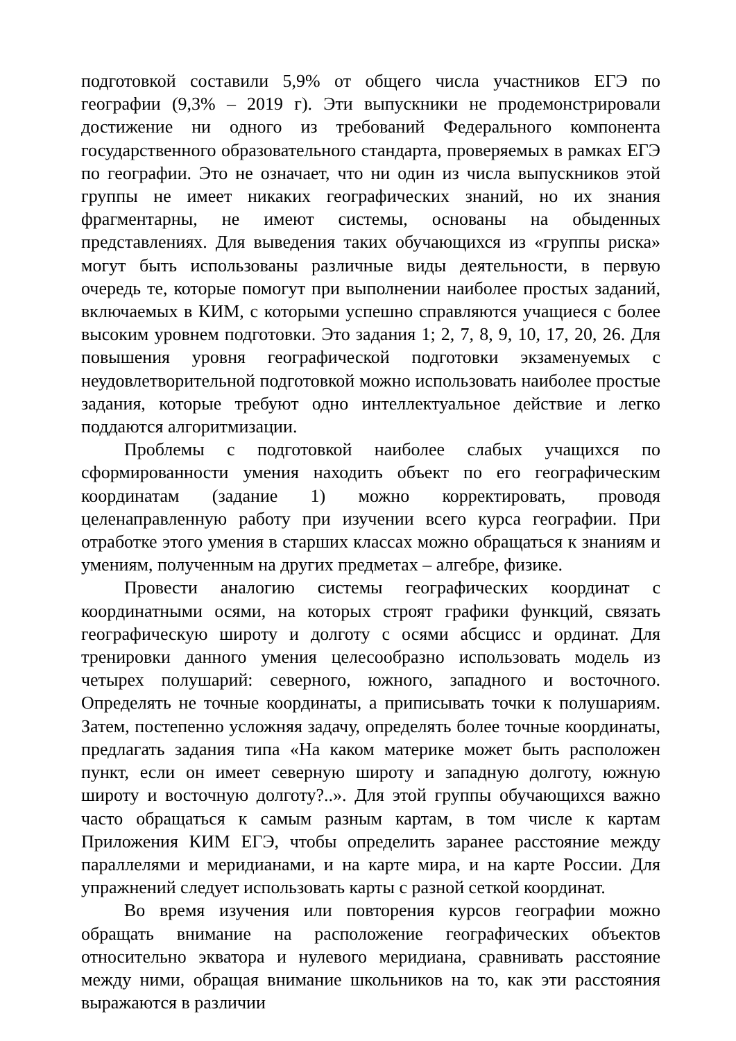подготовкой составили 5,9% от общего числа участников ЕГЭ по географии (9,3% – 2019 г). Эти выпускники не продемонстрировали достижение ни одного из требований Федерального компонента государственного образовательного стандарта, проверяемых в рамках ЕГЭ по географии. Это не означает, что ни один из числа выпускников этой группы не имеет никаких географических знаний, но их знания фрагментарны, не имеют системы, основаны на обыденных представлениях. Для выведения таких обучающихся из «группы риска» могут быть использованы различные виды деятельности, в первую очередь те, которые помогут при выполнении наиболее простых заданий, включаемых в КИМ, с которыми успешно справляются учащиеся с более высоким уровнем подготовки. Это задания 1; 2, 7, 8, 9, 10, 17, 20, 26. Для повышения уровня географической подготовки экзаменуемых с неудовлетворительной подготовкой можно использовать наиболее простые задания, которые требуют одно интеллектуальное действие и легко поддаются алгоритмизации.
Проблемы с подготовкой наиболее слабых учащихся по сформированности умения находить объект по его географическим координатам (задание 1) можно корректировать, проводя целенаправленную работу при изучении всего курса географии. При отработке этого умения в старших классах можно обращаться к знаниям и умениям, полученным на других предметах – алгебре, физике.
Провести аналогию системы географических координат с координатными осями, на которых строят графики функций, связать географическую широту и долготу с осями абсцисс и ординат. Для тренировки данного умения целесообразно использовать модель из четырех полушарий: северного, южного, западного и восточного. Определять не точные координаты, а приписывать точки к полушариям. Затем, постепенно усложняя задачу, определять более точные координаты, предлагать задания типа «На каком материке может быть расположен пункт, если он имеет северную широту и западную долготу, южную широту и восточную долготу?..». Для этой группы обучающихся важно часто обращаться к самым разным картам, в том числе к картам Приложения КИМ ЕГЭ, чтобы определить заранее расстояние между параллелями и меридианами, и на карте мира, и на карте России. Для упражнений следует использовать карты с разной сеткой координат.
Во время изучения или повторения курсов географии можно обращать внимание на расположение географических объектов относительно экватора и нулевого меридиана, сравнивать расстояние между ними, обращая внимание школьников на то, как эти расстояния выражаются в различии